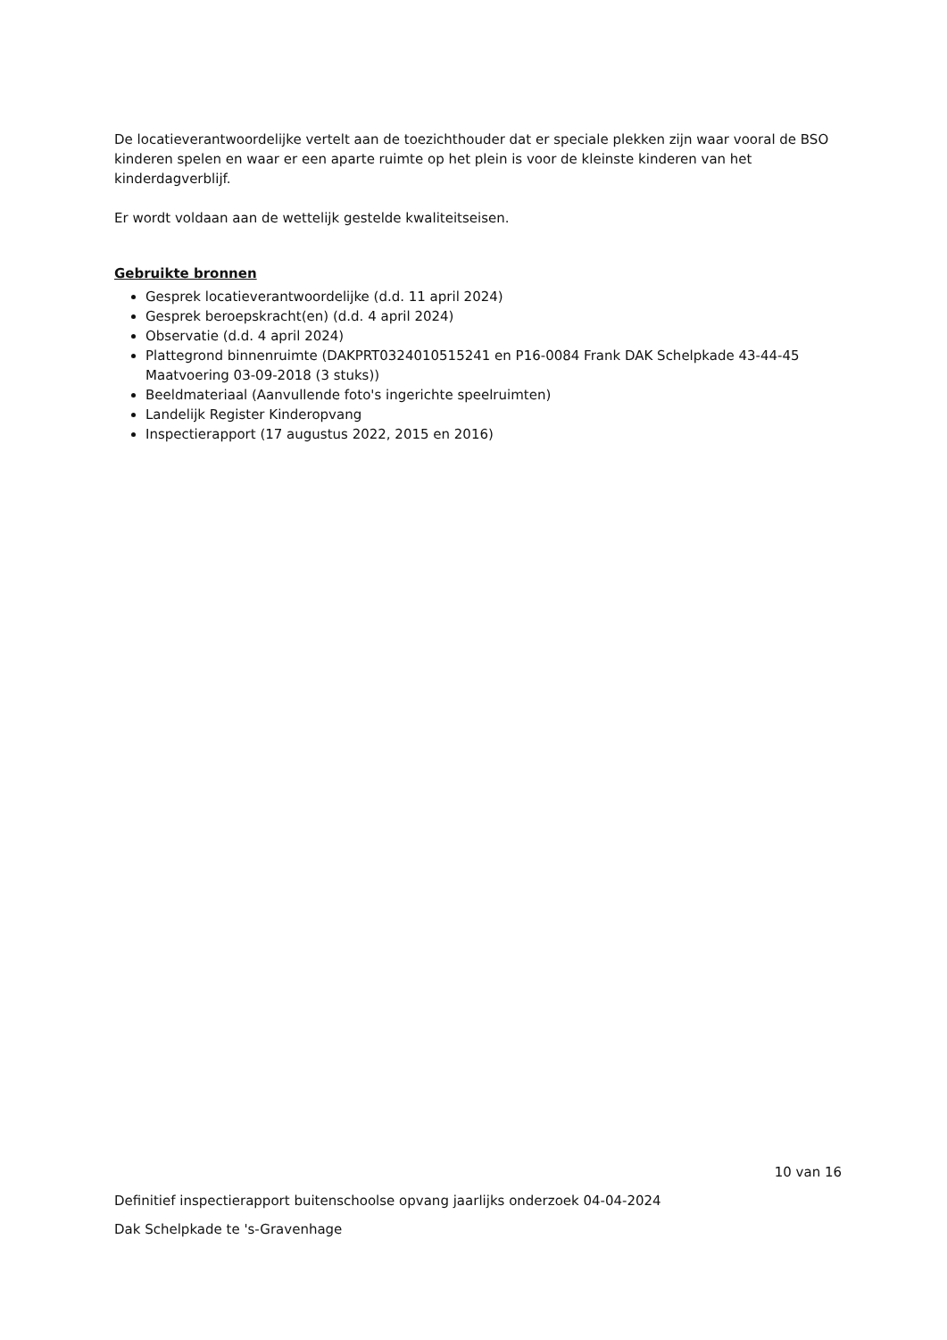De locatieverantwoordelijke vertelt aan de toezichthouder dat er speciale plekken zijn waar vooral de BSO kinderen spelen en waar er een aparte ruimte op het plein is voor de kleinste kinderen van het kinderdagverblijf.
Er wordt voldaan aan de wettelijk gestelde kwaliteitseisen.
Gebruikte bronnen
Gesprek locatieverantwoordelijke (d.d. 11 april 2024)
Gesprek beroepskracht(en) (d.d. 4 april 2024)
Observatie (d.d. 4 april 2024)
Plattegrond binnenruimte (DAKPRT0324010515241 en P16-0084 Frank DAK Schelpkade 43-44-45 Maatvoering 03-09-2018 (3 stuks))
Beeldmateriaal (Aanvullende foto's ingerichte speelruimten)
Landelijk Register Kinderopvang
Inspectierapport (17 augustus 2022, 2015 en 2016)
10 van 16
Definitief inspectierapport buitenschoolse opvang jaarlijks onderzoek 04-04-2024
Dak Schelpkade te 's-Gravenhage